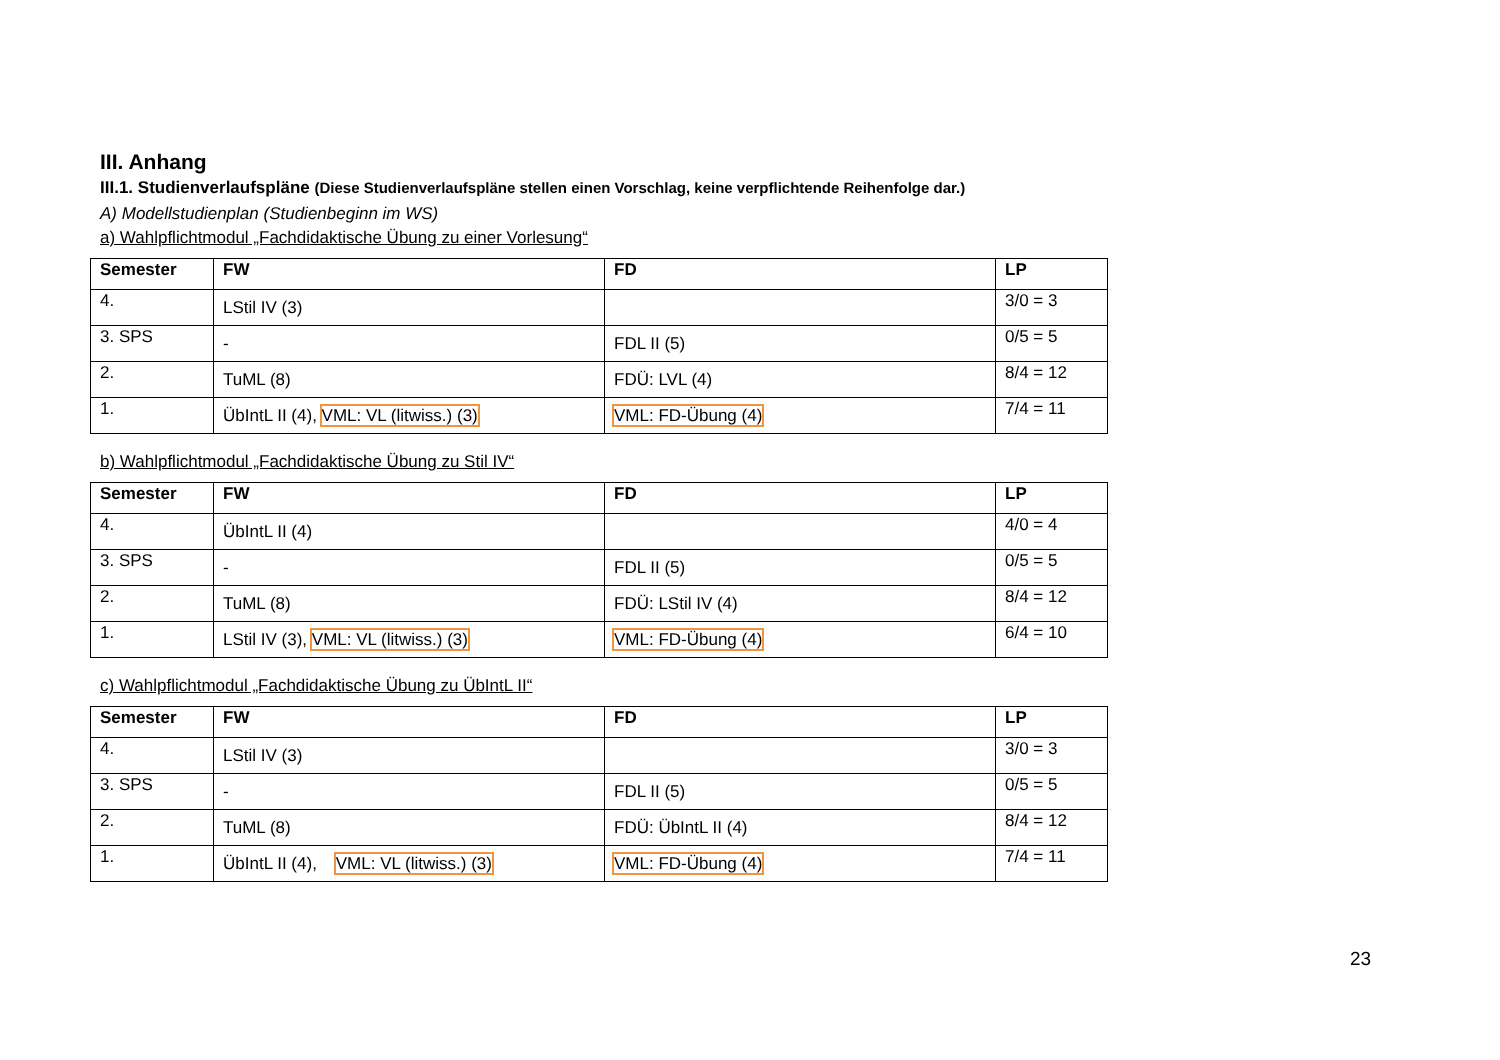III. Anhang
III.1. Studienverlaufspläne (Diese Studienverlaufspläne stellen einen Vorschlag, keine verpflichtende Reihenfolge dar.)
A) Modellstudienplan (Studienbeginn im WS)
a) Wahlpflichtmodul „Fachdidaktische Übung zu einer Vorlesung“
| Semester | FW | FD | LP |
| --- | --- | --- | --- |
| 4. | LStil IV (3) | | 3/0 = 3 |
| 3. SPS | - | FDL II (5) | 0/5 = 5 |
| 2. | TuML (8) | FDÜ: LVL (4) | 8/4 = 12 |
| 1. | ÜbIntL II (4), VML: VL (litwiss.) (3) | VML: FD-Übung (4) | 7/4 = 11 |
b) Wahlpflichtmodul „Fachdidaktische Übung zu Stil IV“
| Semester | FW | FD | LP |
| --- | --- | --- | --- |
| 4. | ÜbIntL II (4) | | 4/0 = 4 |
| 3. SPS | - | FDL II (5) | 0/5 = 5 |
| 2. | TuML (8) | FDÜ: LStil IV (4) | 8/4 = 12 |
| 1. | LStil IV (3), VML: VL (litwiss.) (3) | VML: FD-Übung (4) | 6/4 = 10 |
c) Wahlpflichtmodul „Fachdidaktische Übung zu ÜbIntL II“
| Semester | FW | FD | LP |
| --- | --- | --- | --- |
| 4. | LStil IV (3) | | 3/0 = 3 |
| 3. SPS | - | FDL II (5) | 0/5 = 5 |
| 2. | TuML (8) | FDÜ: ÜbIntL II (4) | 8/4 = 12 |
| 1. | ÜbIntL II (4), VML: VL (litwiss.) (3) | VML: FD-Übung (4) | 7/4 = 11 |
23